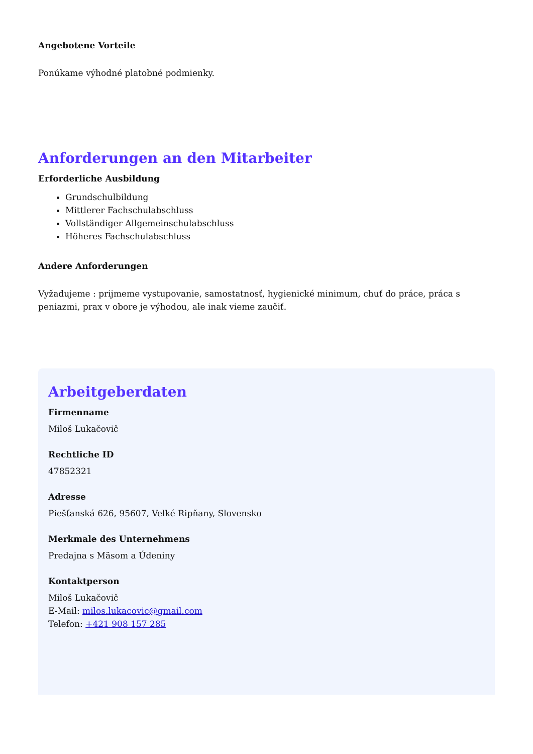Angebotene Vorteile
Ponúkame výhodné platobné podmienky.
Anforderungen an den Mitarbeiter
Erforderliche Ausbildung
Grundschulbildung
Mittlerer Fachschulabschluss
Vollständiger Allgemeinschulabschluss
Höheres Fachschulabschluss
Andere Anforderungen
Vyžadujeme : prijmeme vystupovanie, samostatnosť, hygienické minimum, chuť do práce, práca s peniazmi, prax v obore je výhodou, ale inak vieme zaučiť.
Arbeitgeberdaten
Firmenname
Miloš Lukačovič
Rechtliche ID
47852321
Adresse
Piešťanská 626, 95607, Veľké Ripňany, Slovensko
Merkmale des Unternehmens
Predajna s Mäsom a Údeniny
Kontaktperson
Miloš Lukačovič
E-Mail: milos.lukacovic@gmail.com
Telefon: +421 908 157 285